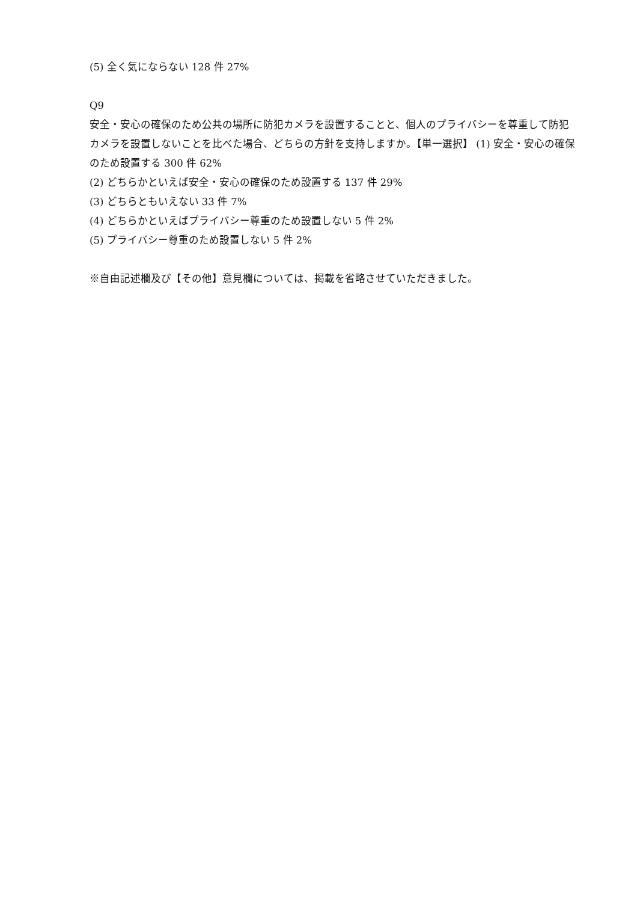(5) 全く気にならない 128 件 27%
Q9
安全・安心の確保のため公共の場所に防犯カメラを設置することと、個人のプライバシーを尊重して防犯カメラを設置しないことを比べた場合、どちらの方針を支持しますか。【単一選択】 (1) 安全・安心の確保のため設置する 300 件 62%
(2) どちらかといえば安全・安心の確保のため設置する 137 件 29%
(3) どちらともいえない 33 件 7%
(4) どちらかといえばプライバシー尊重のため設置しない 5 件 2%
(5) プライバシー尊重のため設置しない 5 件 2%
※自由記述欄及び【その他】意見欄については、掲載を省略させていただきました。